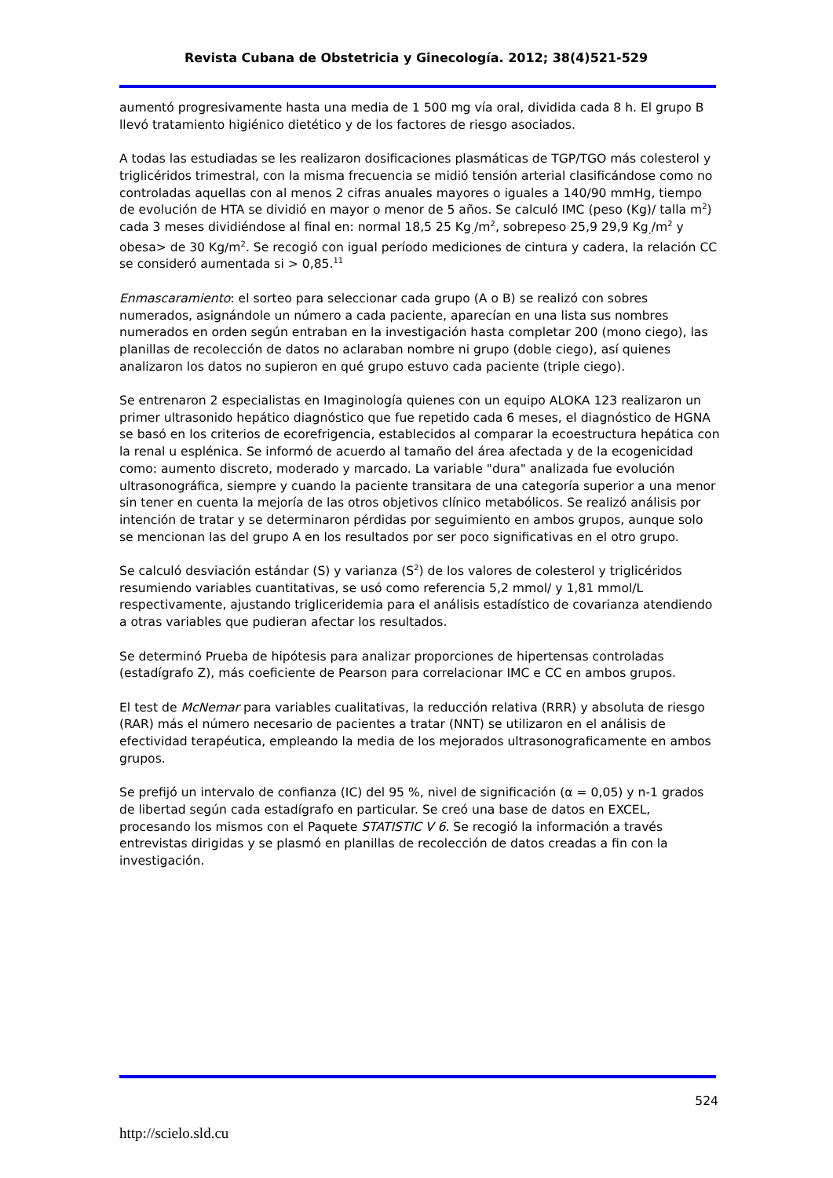Revista Cubana de Obstetricia y Ginecología. 2012; 38(4)521-529
aumentó progresivamente hasta una media de 1 500 mg vía oral, dividida cada 8 h. El grupo B llevó tratamiento higiénico dietético y de los factores de riesgo asociados.
A todas las estudiadas se les realizaron dosificaciones plasmáticas de TGP/TGO más colesterol y triglicéridos trimestral, con la misma frecuencia se midió tensión arterial clasificándose como no controladas aquellas con al menos 2 cifras anuales mayores o iguales a 140/90 mmHg, tiempo de evolución de HTA se dividió en mayor o menor de 5 años. Se calculó IMC (peso (Kg)/ talla m<sup>2</sup>) cada 3 meses dividiéndose al final en: normal 18,5 25 Kg<sub>.</sub>/m<sup>2</sup>, sobrepeso 25,9 29,9 Kg<sub>.</sub>/m<sup>2</sup> y obesa> de 30 Kg/m<sup>2</sup>. Se recogió con igual período mediciones de cintura y cadera, la relación CC se consideró aumentada si > 0,85.<sup>11</sup>
Enmascaramiento: el sorteo para seleccionar cada grupo (A o B) se realizó con sobres numerados, asignándole un número a cada paciente, aparecían en una lista sus nombres numerados en orden según entraban en la investigación hasta completar 200 (mono ciego), las planillas de recolección de datos no aclaraban nombre ni grupo (doble ciego), así quienes analizaron los datos no supieron en qué grupo estuvo cada paciente (triple ciego).
Se entrenaron 2 especialistas en Imaginología quienes con un equipo ALOKA 123 realizaron un primer ultrasonido hepático diagnóstico que fue repetido cada 6 meses, el diagnóstico de HGNA se basó en los criterios de ecorefrigencia, establecidos al comparar la ecoestructura hepática con la renal u esplénica. Se informó de acuerdo al tamaño del área afectada y de la ecogenicidad como: aumento discreto, moderado y marcado. La variable "dura" analizada fue evolución ultrasonográfica, siempre y cuando la paciente transitara de una categoría superior a una menor sin tener en cuenta la mejoría de las otros objetivos clínico metabólicos. Se realizó análisis por intención de tratar y se determinaron pérdidas por seguimiento en ambos grupos, aunque solo se mencionan las del grupo A en los resultados por ser poco significativas en el otro grupo.
Se calculó desviación estándar (S) y varianza (S<sup>2</sup>) de los valores de colesterol y triglicéridos resumiendo variables cuantitativas, se usó como referencia 5,2 mmol/ y 1,81 mmol/L respectivamente, ajustando trigliceridemia para el análisis estadístico de covarianza atendiendo a otras variables que pudieran afectar los resultados.
Se determinó Prueba de hipótesis para analizar proporciones de hipertensas controladas (estadígrafo Z), más coeficiente de Pearson para correlacionar IMC e CC en ambos grupos.
El test de McNemar para variables cualitativas, la reducción relativa (RRR) y absoluta de riesgo (RAR) más el número necesario de pacientes a tratar (NNT) se utilizaron en el análisis de efectividad terapéutica, empleando la media de los mejorados ultrasonograficamente en ambos grupos.
Se prefijó un intervalo de confianza (IC) del 95 %, nivel de significación (α = 0,05) y n-1 grados de libertad según cada estadígrafo en particular. Se creó una base de datos en EXCEL, procesando los mismos con el Paquete STATISTIC V 6. Se recogió la información a través entrevistas dirigidas y se plasmó en planillas de recolección de datos creadas a fin con la investigación.
524
http://scielo.sld.cu